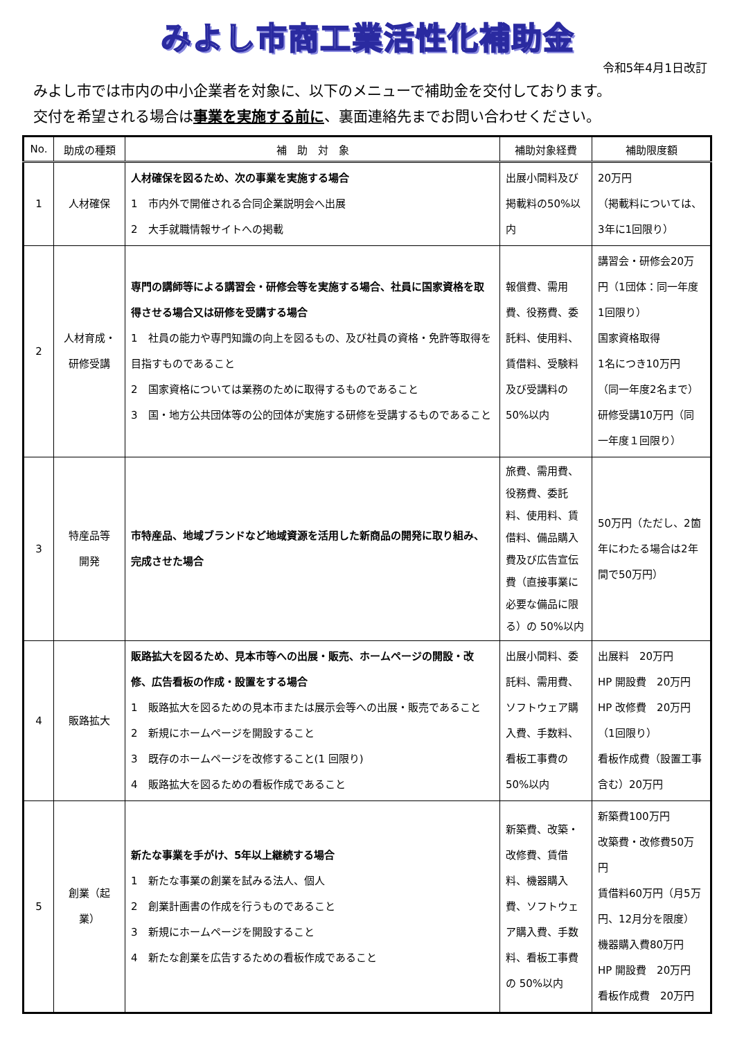みよし市商工業活性化補助金
令和5年4月1日改訂
みよし市では市内の中小企業者を対象に、以下のメニューで補助金を交付しております。
交付を希望される場合は事業を実施する前に、裏面連絡先までお問い合わせください。
| No. | 助成の種類 | 補 助 対 象 | 補助対象経費 | 補助限度額 |
| --- | --- | --- | --- | --- |
| 1 | 人材確保 | 人材確保を図るため、次の事業を実施する場合 1 市内外で開催される合同企業説明会へ出展 2 大手就職情報サイトへの掲載 | 出展小間料及び掲載料の50%以内 | 20万円 （掲載料については、3年に1回限り） |
| 2 | 人材育成・ 研修受講 | 専門の講師等による講習会・研修会等を実施する場合、社員に国家資格を取得させる場合又は研修を受講する場合 1 社員の能力や専門知識の向上を図るもの、及び社員の資格・免許等取得を目指すものであること 2 国家資格については業務のために取得するものであること 3 国・地方公共団体等の公的団体が実施する研修を受講するものであること | 報償費、需用費、役務費、委託料、使用料、賃借料、受験料及び受講料の50%以内 | 講習会・研修会20万円（1団体：同一年度1回限り） 国家資格取得 1名につき10万円 （同一年度2名まで） 研修受講10万円（同一年度１回限り） |
| 3 | 特産品等 開発 | 市特産品、地域ブランドなど地域資源を活用した新商品の開発に取り組み、完成させた場合 | 旅費、需用費、役務費、委託料、使用料、賃借料、備品購入費及び広告宣伝費（直接事業に必要な備品に限る）の 50%以内 | 50万円（ただし、2箇年にわたる場合は2年間で50万円） |
| 4 | 販路拡大 | 販路拡大を図るため、見本市等への出展・販売、ホームページの開設・改修、広告看板の作成・設置をする場合 1 販路拡大を図るための見本市または展示会等への出展・販売であること 2 新規にホームページを開設すること 3 既存のホームページを改修すること(1 回限り) 4 販路拡大を図るための看板作成であること | 出展小間料、委託料、需用費、ソフトウェア購入費、手数料、看板工事費の 50%以内 | 出展料 20万円 HP 開設費 20万円 HP 改修費 20万円（1回限り） 看板作成費（設置工事含む）20万円 |
| 5 | 創業（起業） | 新たな事業を手がけ、5年以上継続する場合 1 新たな事業の創業を試みる法人、個人 2 創業計画書の作成を行うものであること 3 新規にホームページを開設すること 4 新たな創業を広告するための看板作成であること | 新築費、改築・改修費、賃借料、機器購入費、ソフトウェア購入費、手数料、看板工事費の 50%以内 | 新築費100万円 改築費・改修費50万円 賃借料60万円（月5万円、12月分を限度） 機器購入費80万円 HP 開設費 20万円 看板作成費 20万円 |